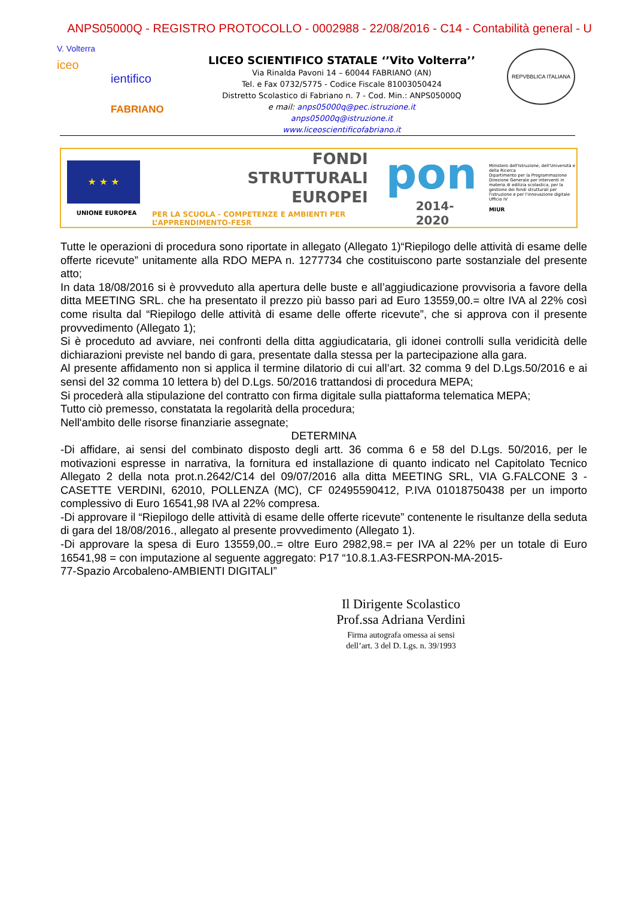ANPS05000Q - REGISTRO PROTOCOLLO - 0002988 - 22/08/2016 - C14 - Contabilità general - U
V. Volterra
iceo
ientifico
FABRIANO
LICEO SCIENTIFICO STATALE ‘’Vito Volterra’’
Via Rinalda Pavoni 14 – 60044 FABRIANO (AN)
Tel. e Fax 0732/5775 - Codice Fiscale 81003050424
Distretto Scolastico di Fabriano n. 7 - Cod. Min.: ANPS05000Q
e mail: anps05000q@pec.istruzione.it
anps05000q@istruzione.it
www.liceoscientificofabriano.it
REPVBBLICA ITALIANA
★ ★ ★
UNIONE EUROPEA
FONDI
STRUTTURALI
EUROPEI
PER LA SCUOLA - COMPETENZE E AMBIENTI PER L’APPRENDIMENTO-FESR
pon
2014-2020
Ministero dell'Istruzione, dell'Università e della Ricerca
Dipartimento per la Programmazione
Direzione Generale per interventi in materia di edilizia scolastica, per la gestione dei fondi strutturali per l'istruzione e per l'innovazione digitale
Ufficio IV
MIUR
Tutte le operazioni di procedura sono riportate in allegato (Allegato 1)“Riepilogo delle attività di esame delle offerte ricevute” unitamente alla RDO MEPA n. 1277734 che costituiscono parte sostanziale del presente atto;
In data 18/08/2016 si è provveduto alla apertura delle buste e all’aggiudicazione provvisoria a favore della ditta MEETING SRL. che ha presentato il prezzo più basso pari ad Euro 13559,00.= oltre IVA al 22% così come risulta dal “Riepilogo delle attività di esame delle offerte ricevute”, che si approva con il presente provvedimento (Allegato 1);
Si è proceduto ad avviare, nei confronti della ditta aggiudicataria, gli idonei controlli sulla veridicità delle dichiarazioni previste nel bando di gara, presentate dalla stessa per la partecipazione alla gara.
Al presente affidamento non si applica il termine dilatorio di cui all’art. 32 comma 9 del D.Lgs.50/2016 e ai sensi del 32 comma 10 lettera b) del D.Lgs. 50/2016 trattandosi di procedura MEPA;
Si procederà alla stipulazione del contratto con firma digitale sulla piattaforma telematica MEPA;
Tutto ciò premesso, constatata la regolarità della procedura;
Nell'ambito delle risorse finanziarie assegnate;
DETERMINA
-Di affidare, ai sensi del combinato disposto degli artt. 36 comma 6 e 58 del D.Lgs. 50/2016, per le motivazioni espresse in narrativa, la fornitura ed installazione di quanto indicato nel Capitolato Tecnico Allegato 2 della nota prot.n.2642/C14 del 09/07/2016 alla ditta MEETING SRL, VIA G.FALCONE 3 - CASETTE VERDINI, 62010, POLLENZA (MC), CF 02495590412, P.IVA 01018750438 per un importo complessivo di Euro 16541,98 IVA al 22% compresa.
-Di approvare il “Riepilogo delle attività di esame delle offerte ricevute” contenente le risultanze della seduta di gara del 18/08/2016., allegato al presente provvedimento (Allegato 1).
-Di approvare la spesa di Euro 13559,00..= oltre Euro 2982,98.= per IVA al 22% per un totale di Euro 16541,98 = con imputazione al seguente aggregato: P17 “10.8.1.A3-FESRPON-MA-2015-
77-Spazio Arcobaleno-AMBIENTI DIGITALI”
Il Dirigente Scolastico
Prof.ssa Adriana Verdini
Firma autografa omessa ai sensi
dell’art. 3 del D. Lgs. n. 39/1993